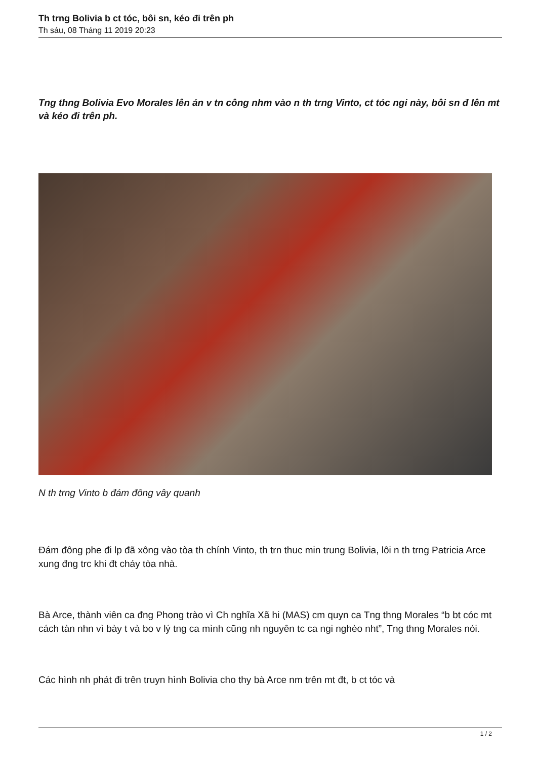Th trng Bolivia b ct tóc, bôi sn, kéo đi trên ph
Th sáu, 08 Tháng 11 2019 20:23
Tng thng Bolivia Evo Morales lên án v tn công nhm vào n th trng Vinto, ct tóc ngi này, bôi sn đ lên mt và kéo đi trên ph.
N th trng Vinto b đám đông vây quanh
Đám đông phe đi lp đã xông vào tòa th chính Vinto, th trn thuc min trung Bolivia, lôi n th trng Patricia Arce xung đng trc khi đt cháy tòa nhà.
Bà Arce, thành viên ca đng Phong trào vì Ch nghĩa Xã hi (MAS) cm quyn ca Tng thng Morales “b bt cóc mt cách tàn nhn vì bày t và bo v lý tng ca mình cũng nh nguyên tc ca ngi nghèo nht”, Tng thng Morales nói.
Các hình nh phát đi trên truyn hình Bolivia cho thy bà Arce nm trên mt đt, b ct tóc và
1 / 2